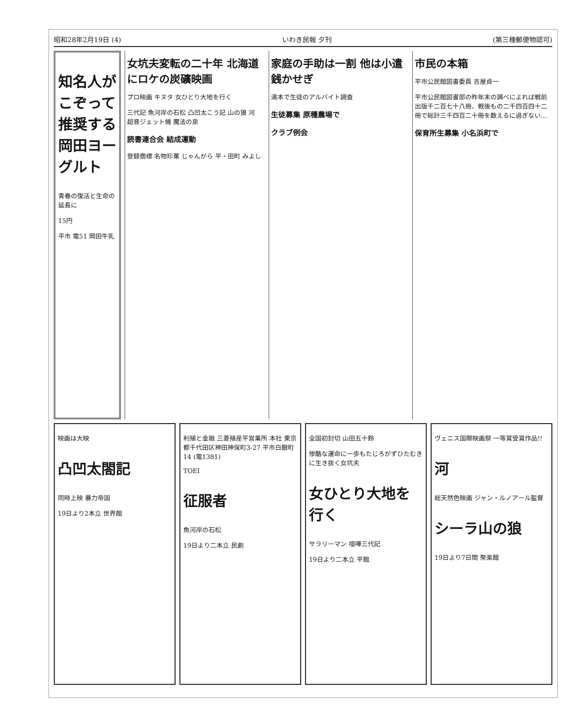昭和28年2月19日 (4) いわき民報 夕刊 (第三種郵便物認可)
市民の本箱
平市公民館図書委員 吉屋貞一
平市公民館図書部の昨年末の調べによれば戦前出版千二百七十八冊、戦後もの二千四百四十二冊で総計三千四百二十冊を数えるに過ぎない…
保育所生募集 小名浜町で
家庭の手助は一割 他は小遣銭かせぎ
湯本で生徒のアルバイト調査
生徒募集 原種農場で
クラブ例会
女坑夫変転の二十年 北海道にロケの炭礦映画
プロ映画 キヌタ 女ひとり大地を行く
三代記 魚河岸の石松 凸凹太こう記 山の狼 河 超音ジェット機 魔法の泉
読書連合会 結成運動
登録商標 名物珍菓 じゃんがら 平・田町 みよし
知名人がこぞって推奨する 岡田ヨーグルト
青春の復活と生命の延長に
15円
平市 電51 岡田牛乳
ヴェニス国際映画祭 一等賞受賞作品!!
河
総天然色映画 ジャン・ルノアール監督
シーラ山の狼
19日より7日間 聚楽館
全国初封切 山田五十鈴
惨酷な運命に一歩もたじろがずひたむきに生き抜く女坑夫
女ひとり大地を行く
サラリーマン 喧嘩三代記
19日より二本立 平館
利殖と金融 三菱殖産平営業所 本社 東京都千代田区神田神保町3-27 平市白銀町14 (電1381)
TOEI
征服者
魚河岸の石松
19日より二本立 民劇
映画は大映
凸凹太閤記
同時上映 暴力帝国
19日より2本立 世界館